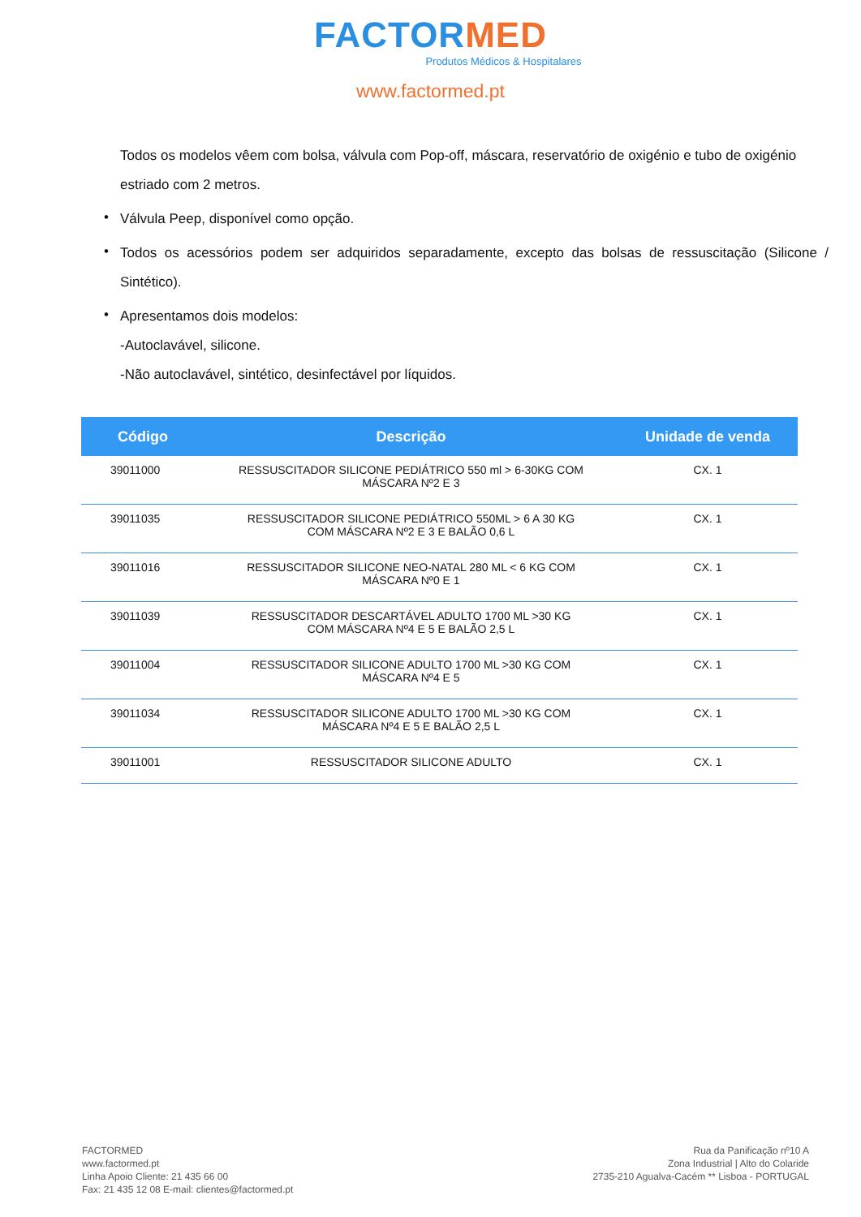FACTORMED
Produtos Médicos & Hospitalares
www.factormed.pt
Todos os modelos vêem com bolsa, válvula com Pop-off, máscara, reservatório de oxigénio e tubo de oxigénio estriado com 2 metros.
• Válvula Peep, disponível como opção.
• Todos os acessórios podem ser adquiridos separadamente, excepto das bolsas de ressuscitação (Silicone / Sintético).
• Apresentamos dois modelos:
-Autoclavável, silicone.
-Não autoclavável, sintético, desinfectável por líquidos.
| Código | Descrição | Unidade de venda |
| --- | --- | --- |
| 39011000 | RESSUSCITADOR SILICONE PEDIÁTRICO 550 ml > 6-30KG COM MÁSCARA Nº2 E 3 | CX. 1 |
| 39011035 | RESSUSCITADOR SILICONE PEDIÁTRICO 550ML > 6 A 30 KG COM MÁSCARA Nº2 E 3 E BALÃO 0,6 L | CX. 1 |
| 39011016 | RESSUSCITADOR SILICONE NEO-NATAL 280 ML < 6 KG COM MÁSCARA Nº0 E 1 | CX. 1 |
| 39011039 | RESSUSCITADOR DESCARTÁVEL ADULTO 1700 ML >30 KG COM MÁSCARA Nº4 E 5 E BALÃO 2,5 L | CX. 1 |
| 39011004 | RESSUSCITADOR SILICONE ADULTO 1700 ML >30 KG COM MÁSCARA Nº4 E 5 | CX. 1 |
| 39011034 | RESSUSCITADOR SILICONE ADULTO 1700 ML >30 KG COM MÁSCARA Nº4 E 5 E BALÃO 2,5 L | CX. 1 |
| 39011001 | RESSUSCITADOR SILICONE ADULTO | CX. 1 |
FACTORMED
www.factormed.pt
Linha Apoio Cliente: 21 435 66 00
Fax: 21 435 12 08 E-mail: clientes@factormed.pt
Rua da Panificação nº10 A
Zona Industrial | Alto do Colaride
2735-210 Agualva-Cacém ** Lisboa - PORTUGAL